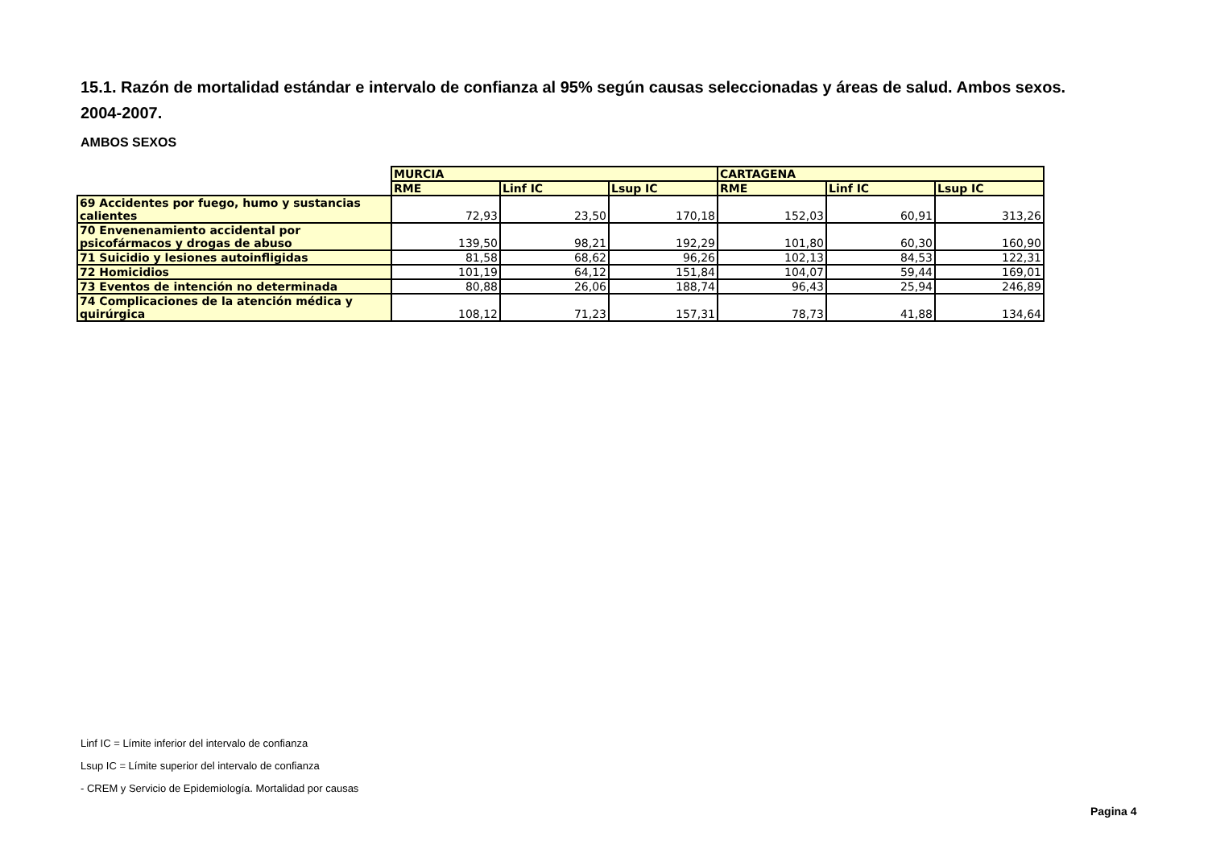15.1. Razón de mortalidad estándar e intervalo de confianza al 95% según causas seleccionadas y áreas de salud. Ambos sexos. 2004-2007.
AMBOS SEXOS
| | MURCIA | | | CARTAGENA | | |
| --- | --- | --- | --- | --- | --- | --- |
| | RME | Linf IC | Lsup IC | RME | Linf IC | Lsup IC |
| 69 Accidentes por fuego, humo y sustancias calientes | 72,93 | 23,50 | 170,18 | 152,03 | 60,91 | 313,26 |
| 70 Envenenamiento accidental por psicofármacos y drogas de abuso | 139,50 | 98,21 | 192,29 | 101,80 | 60,30 | 160,90 |
| 71 Suicidio y lesiones autoinfligidas | 81,58 | 68,62 | 96,26 | 102,13 | 84,53 | 122,31 |
| 72 Homicidios | 101,19 | 64,12 | 151,84 | 104,07 | 59,44 | 169,01 |
| 73 Eventos de intención no determinada | 80,88 | 26,06 | 188,74 | 96,43 | 25,94 | 246,89 |
| 74 Complicaciones de la atención médica y quirúrgica | 108,12 | 71,23 | 157,31 | 78,73 | 41,88 | 134,64 |
Linf IC = Límite inferior del intervalo de confianza
Lsup IC = Límite superior del intervalo de confianza
- CREM y Servicio de Epidemiología. Mortalidad por causas
Pagina 4